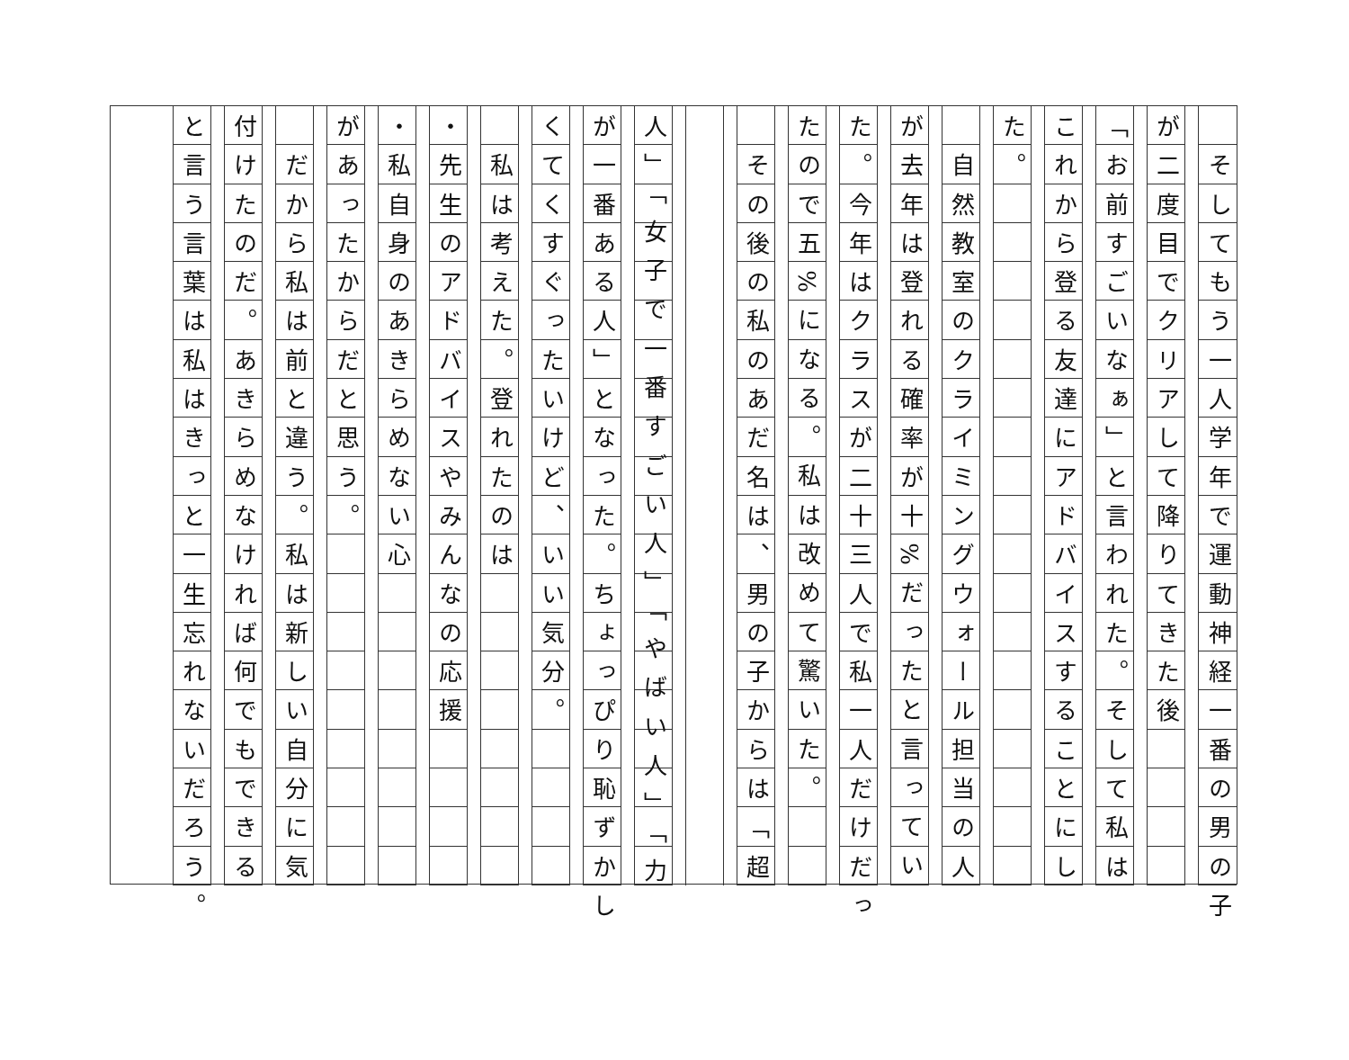そしてもう一人学年で運動神経一番の男の子
が二度目でクリアして降りてきた後
「お前すごいなぁ」と言われた。そして私は
これから登る友達にアドバイスすることにし
た。
　自然教室のクライミングウォール担当の人
が去年は登れる確率が十%だったと言ってい
た。今年はクラスが二十三人で私一人だけだっ
たので五%になる。私は改めて驚いた。
　その後の私のあだ名は、男の子からは「超
人」「女子で一番すごい人」「やばい人」「力
が一番ある人」となった。ちょっぴり恥ずかし
くてくすぐったいけど、いい気分。
　私は考えた。登れたのは
・先生のアドバイスやみんなの応援
・私自身のあきらめない心
があったからだと思う。
　だから私は前と違う。私は新しい自分に気
付けたのだ。あきらめなければ何でもできる
と言う言葉は私はきっと一生忘れないだろう。